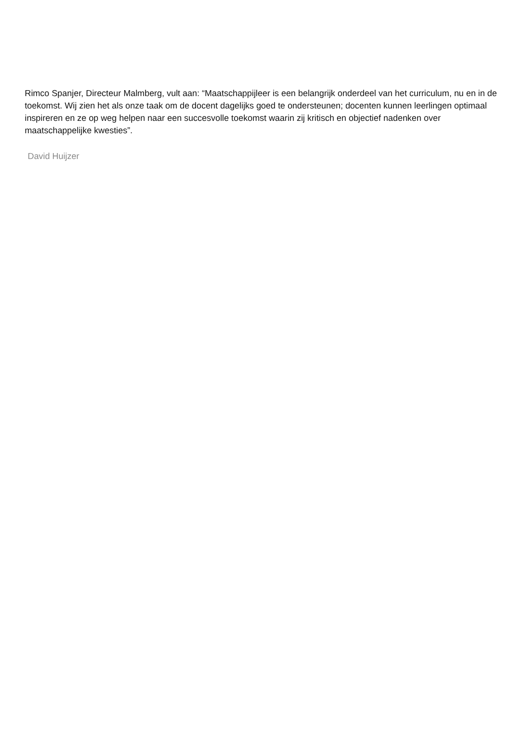Rimco Spanjer, Directeur Malmberg, vult aan: “Maatschappijleer is een belangrijk onderdeel van het curriculum, nu en in de toekomst. Wij zien het als onze taak om de docent dagelijks goed te ondersteunen; docenten kunnen leerlingen optimaal inspireren en ze op weg helpen naar een succesvolle toekomst waarin zij kritisch en objectief nadenken over maatschappelijke kwesties”.
David Huijzer